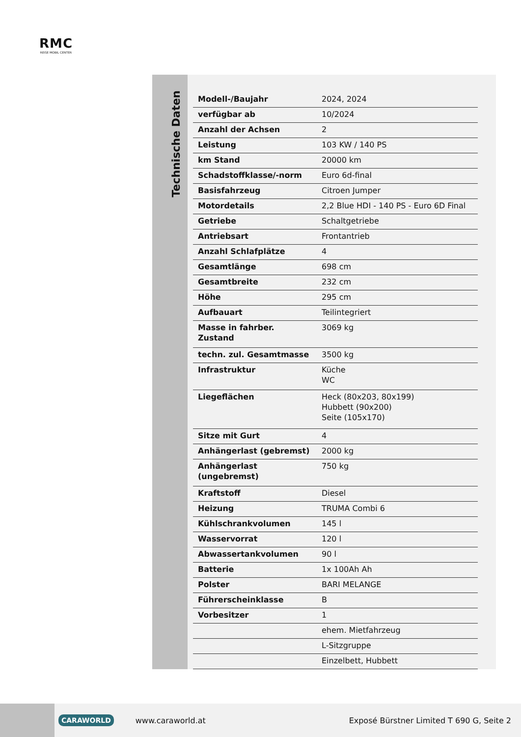RMC
REISE MOBIL CENTER
Technische Daten
| Modell-/Baujahr | 2024, 2024 |
| verfügbar ab | 10/2024 |
| Anzahl der Achsen | 2 |
| Leistung | 103 KW / 140 PS |
| km Stand | 20000 km |
| Schadstoffklasse/-norm | Euro 6d-final |
| Basisfahrzeug | Citroen Jumper |
| Motordetails | 2,2 Blue HDI - 140 PS - Euro 6D Final |
| Getriebe | Schaltgetriebe |
| Antriebsart | Frontantrieb |
| Anzahl Schlafplätze | 4 |
| Gesamtlänge | 698 cm |
| Gesamtbreite | 232 cm |
| Höhe | 295 cm |
| Aufbauart | Teilintegriert |
| Masse in fahrber. Zustand | 3069 kg |
| techn. zul. Gesamtmasse | 3500 kg |
| Infrastruktur | Küche WC |
| Liegeflächen | Heck (80x203, 80x199) Hubbett (90x200) Seite (105x170) |
| Sitze mit Gurt | 4 |
| Anhängerlast (gebremst) | 2000 kg |
| Anhängerlast (ungebremst) | 750 kg |
| Kraftstoff | Diesel |
| Heizung | TRUMA Combi 6 |
| Kühlschrankvolumen | 145 l |
| Wasservorrat | 120 l |
| Abwassertankvolumen | 90 l |
| Batterie | 1x 100Ah Ah |
| Polster | BARI MELANGE |
| Führerscheinklasse | B |
| Vorbesitzer | 1 |
| | ehem. Mietfahrzeug |
| | L-Sitzgruppe |
| | Einzelbett, Hubbett |
CARAWORLD www.caraworld.at Exposé Bürstner Limited T 690 G, Seite 2